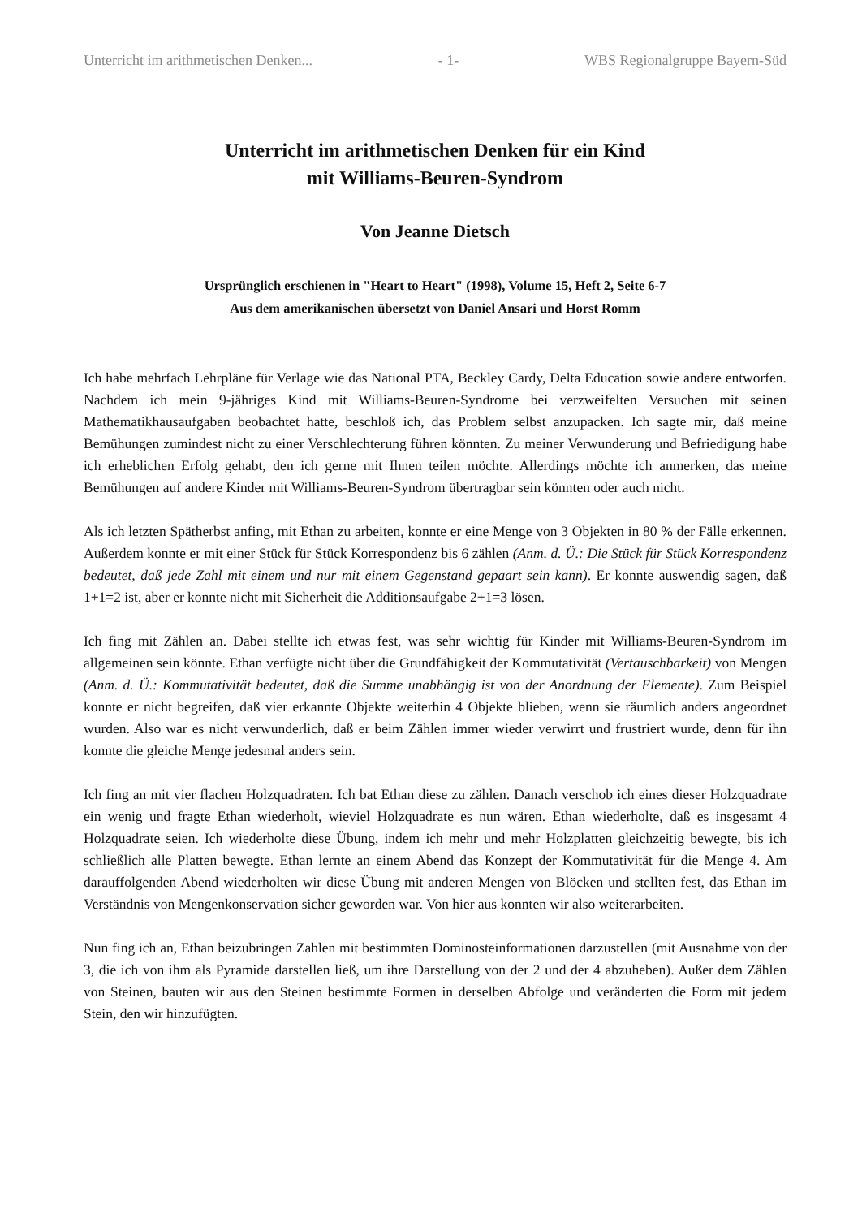Unterricht im arithmetischen Denken... - 1- WBS Regionalgruppe Bayern-Süd
Unterricht im arithmetischen Denken für ein Kind
mit Williams-Beuren-Syndrom
Von Jeanne Dietsch
Ursprünglich erschienen in "Heart to Heart" (1998), Volume 15, Heft 2, Seite 6-7
Aus dem amerikanischen übersetzt von Daniel Ansari und Horst Romm
Ich habe mehrfach Lehrpläne für Verlage wie das National PTA, Beckley Cardy, Delta Education sowie andere entworfen. Nachdem ich mein 9-jähriges Kind mit Williams-Beuren-Syndrome bei verzweifelten Versuchen mit seinen Mathematikhausaufgaben beobachtet hatte, beschloß ich, das Problem selbst anzupacken. Ich sagte mir, daß meine Bemühungen zumindest nicht zu einer Verschlechterung führen könnten. Zu meiner Verwunderung und Befriedigung habe ich erheblichen Erfolg gehabt, den ich gerne mit Ihnen teilen möchte. Allerdings möchte ich anmerken, das meine Bemühungen auf andere Kinder mit Williams-Beuren-Syndrom übertragbar sein könnten oder auch nicht.
Als ich letzten Spätherbst anfing, mit Ethan zu arbeiten, konnte er eine Menge von 3 Objekten in 80 % der Fälle erkennen. Außerdem konnte er mit einer Stück für Stück Korrespondenz bis 6 zählen (Anm. d. Ü.: Die Stück für Stück Korrespondenz bedeutet, daß jede Zahl mit einem und nur mit einem Gegenstand gepaart sein kann). Er konnte auswendig sagen, daß 1+1=2 ist, aber er konnte nicht mit Sicherheit die Additionsaufgabe 2+1=3 lösen.
Ich fing mit Zählen an. Dabei stellte ich etwas fest, was sehr wichtig für Kinder mit Williams-Beuren-Syndrom im allgemeinen sein könnte. Ethan verfügte nicht über die Grundfähigkeit der Kommutativität (Vertauschbarkeit) von Mengen (Anm. d. Ü.: Kommutativität bedeutet, daß die Summe unabhängig ist von der Anordnung der Elemente). Zum Beispiel konnte er nicht begreifen, daß vier erkannte Objekte weiterhin 4 Objekte blieben, wenn sie räumlich anders angeordnet wurden. Also war es nicht verwunderlich, daß er beim Zählen immer wieder verwirrt und frustriert wurde, denn für ihn konnte die gleiche Menge jedesmal anders sein.
Ich fing an mit vier flachen Holzquadraten. Ich bat Ethan diese zu zählen. Danach verschob ich eines dieser Holzquadrate ein wenig und fragte Ethan wiederholt, wieviel Holzquadrate es nun wären. Ethan wiederholte, daß es insgesamt 4 Holzquadrate seien. Ich wiederholte diese Übung, indem ich mehr und mehr Holzplatten gleichzeitig bewegte, bis ich schließlich alle Platten bewegte. Ethan lernte an einem Abend das Konzept der Kommutativität für die Menge 4. Am darauffolgenden Abend wiederholten wir diese Übung mit anderen Mengen von Blöcken und stellten fest, das Ethan im Verständnis von Mengenkonservation sicher geworden war. Von hier aus konnten wir also weiterarbeiten.
Nun fing ich an, Ethan beizubringen Zahlen mit bestimmten Dominosteinformationen darzustellen (mit Ausnahme von der 3, die ich von ihm als Pyramide darstellen ließ, um ihre Darstellung von der 2 und der 4 abzuheben). Außer dem Zählen von Steinen, bauten wir aus den Steinen bestimmte Formen in derselben Abfolge und veränderten die Form mit jedem Stein, den wir hinzufügten.